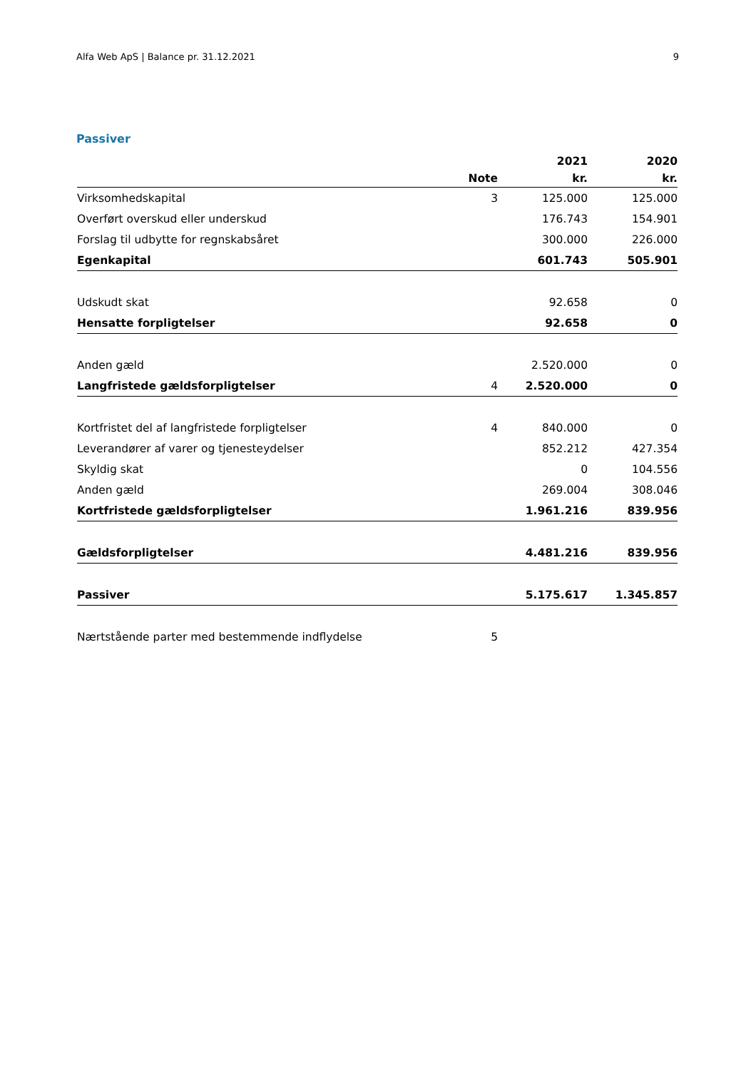Alfa Web ApS | Balance pr. 31.12.2021 9
Passiver
| | | 2021 | 2020 |
| --- | --- | --- | --- |
| | Note | kr. | kr. |
| Virksomhedskapital | 3 | 125.000 | 125.000 |
| Overført overskud eller underskud | | 176.743 | 154.901 |
| Forslag til udbytte for regnskabsåret | | 300.000 | 226.000 |
| Egenkapital | | 601.743 | 505.901 |
| Udskudt skat | | 92.658 | 0 |
| Hensatte forpligtelser | | 92.658 | 0 |
| Anden gæld | | 2.520.000 | 0 |
| Langfristede gældsforpligtelser | 4 | 2.520.000 | 0 |
| Kortfristet del af langfristede forpligtelser | 4 | 840.000 | 0 |
| Leverandører af varer og tjenesteydelser | | 852.212 | 427.354 |
| Skyldig skat | | 0 | 104.556 |
| Anden gæld | | 269.004 | 308.046 |
| Kortfristede gældsforpligtelser | | 1.961.216 | 839.956 |
| Gældsforpligtelser | | 4.481.216 | 839.956 |
| Passiver | | 5.175.617 | 1.345.857 |
| Nærtstående parter med bestemmende indflydelse | 5 | | |